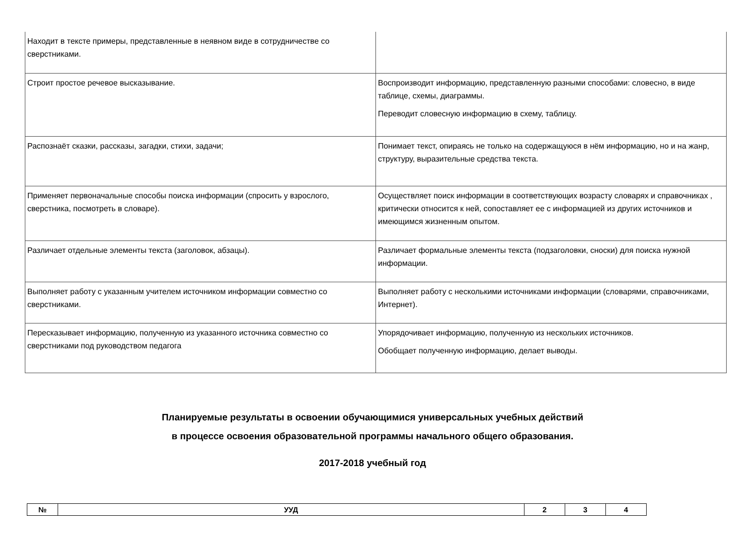| Находит в тексте примеры, представленные в неявном виде в сотрудничестве со сверстниками. | |
| Строит простое речевое высказывание. | Воспроизводит информацию, представленную разными способами: словесно, в виде таблице, схемы, диаграммы. Переводит словесную информацию в схему, таблицу. |
| Распознаёт сказки, рассказы, загадки, стихи, задачи; | Понимает текст, опираясь не только на содержащуюся в нём информацию, но и на жанр, структуру, выразительные средства текста. |
| Применяет первоначальные способы поиска информации (спросить у взрослого, сверстника, посмотреть в словаре). | Осуществляет поиск информации в соответствующих возрасту словарях и справочниках , критически относится к ней, сопоставляет ее с информацией из других источников и имеющимся жизненным опытом. |
| Различает отдельные элементы текста (заголовок, абзацы). | Различает формальные элементы текста (подзаголовки, сноски) для поиска нужной информации. |
| Выполняет работу с указанным учителем источником информации совместно со сверстниками. | Выполняет работу с несколькими источниками информации (словарями, справочниками, Интернет). |
| Пересказывает информацию, полученную из указанного источника совместно со сверстниками под руководством педагога | Упорядочивает информацию, полученную из нескольких источников. Обобщает полученную информацию, делает выводы. |
Планируемые результаты в освоении обучающимися универсальных учебных действий
в процессе освоения образовательной программы начального общего образования.
2017-2018 учебный год
| № | УУД | 2 | 3 | 4 |
| --- | --- | --- | --- | --- |